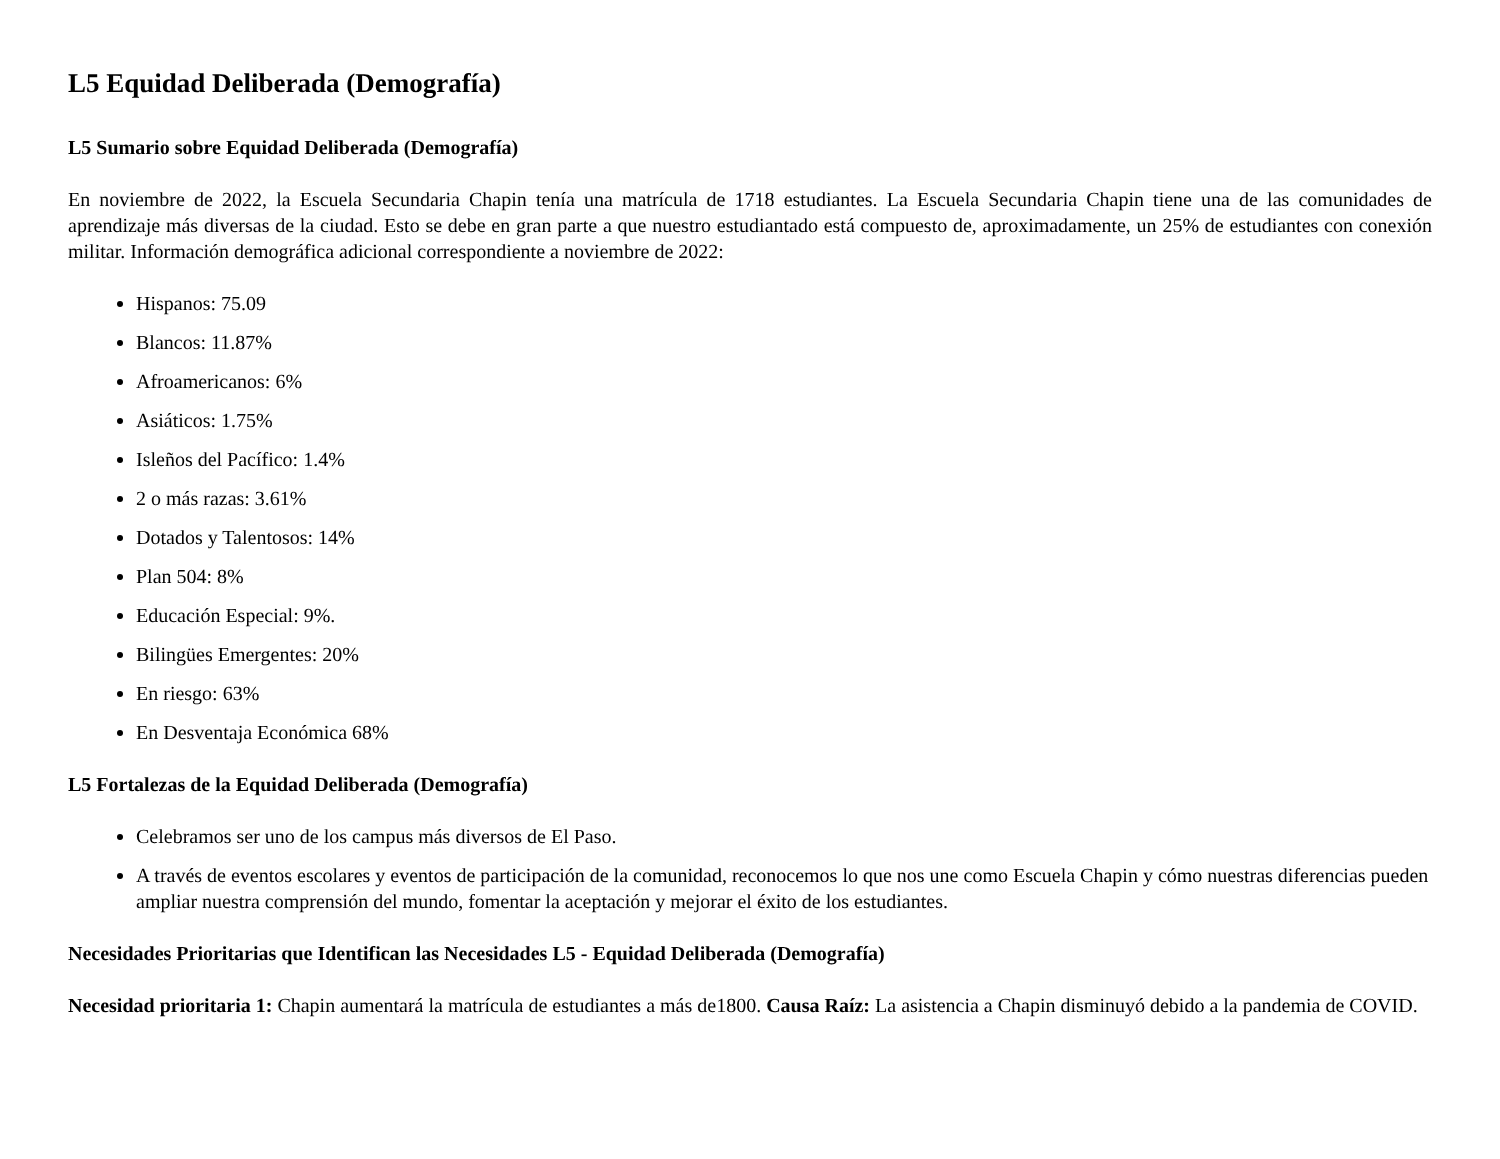L5 Equidad Deliberada (Demografía)
L5 Sumario sobre Equidad Deliberada (Demografía)
En noviembre de 2022, la Escuela Secundaria Chapin tenía una matrícula de 1718 estudiantes. La Escuela Secundaria Chapin tiene una de las comunidades de aprendizaje más diversas de la ciudad. Esto se debe en gran parte a que nuestro estudiantado está compuesto de, aproximadamente, un 25% de estudiantes con conexión militar. Información demográfica adicional correspondiente a noviembre de 2022:
Hispanos: 75.09
Blancos: 11.87%
Afroamericanos: 6%
Asiáticos: 1.75%
Isleños del Pacífico: 1.4%
2 o más razas: 3.61%
Dotados y Talentosos: 14%
Plan 504: 8%
Educación Especial: 9%.
Bilingües Emergentes: 20%
En riesgo: 63%
En Desventaja Económica 68%
L5 Fortalezas de la Equidad Deliberada (Demografía)
Celebramos ser uno de los campus más diversos de El Paso.
A través de eventos escolares y eventos de participación de la comunidad, reconocemos lo que nos une como Escuela Chapin y cómo nuestras diferencias pueden ampliar nuestra comprensión del mundo, fomentar la aceptación y mejorar el éxito de los estudiantes.
Necesidades Prioritarias que Identifican las Necesidades L5 - Equidad Deliberada (Demografía)
Necesidad prioritaria 1: Chapin aumentará la matrícula de estudiantes a más de1800. Causa Raíz: La asistencia a Chapin disminuyó debido a la pandemia de COVID.